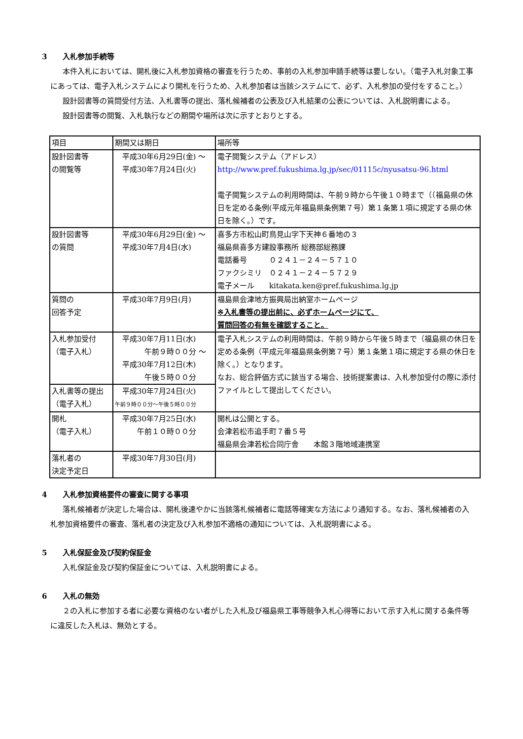3 入札参加手続等
本件入札においては、開札後に入札参加資格の審査を行うため、事前の入札参加申請手続等は要しない。（電子入札対象工事にあっては、電子入札システムにより開札を行うため、入札参加者は当該システムにて、必ず、入札参加の受付をすること。）
設計図書等の質問受付方法、入札書等の提出、落札候補者の公表及び入札結果の公表については、入札説明書による。
設計図書等の閲覧、入札執行などの期間や場所は次に示すとおりとする。
| 項目 | 期間又は期日 | 場所等 |
| 設計図書等 の閲覧等 | 平成30年6月29日(金) ～ 平成30年7月24日(火) | 電子閲覧システム（アドレス） http://www.pref.fukushima.lg.jp/sec/01115c/nyusatsu-96.html 電子閲覧システムの利用時間は、午前９時から午後１０時まで（（福島県の休日を定める条例(平成元年福島県条例第７号）第１条第１項に規定する県の休日を除く。）です。 |
| 設計図書等 の質問 | 平成30年6月29日(金) ～ 平成30年7月4日(水) | 喜多方市松山町鳥見山字下天神６番地の３ 福島県喜多方建設事務所 総務部総務課 電話番号 ０２４１－２４－５７１０ ファクシミリ ０２４１－２４－５７２９ 電子メール kitakata.ken@pref.fukushima.lg.jp |
| 質問の 回答予定 | 平成30年7月9日(月) | 福島県会津地方振興局出納室ホームページ ※入札書等の提出前に、必ずホームページにて、 質問回答の有無を確認すること。 |
| 入札参加受付 （電子入札） | 平成30年7月11日(水) 午前９時００分 ～ 平成30年7月12日(木) 午後５時００分 | 電子入札システムの利用時間は、午前９時から午後５時まで（福島県の休日を定める条例（平成元年福島県条例第７号）第１条第１項に規定する県の休日を除く。）となります。 なお、総合評価方式に該当する場合、技術提案書は、入札参加受付の際に添付ファイルとして提出してください。 |
| 入札書等の提出 （電子入札） | 平成30年7月24日(火) 午前９時００分～午後５時００分 | |
| 開札 （電子入札） | 平成30年7月25日(水) 午前１０時００分 | 開札は公開とする。 会津若松市追手町７番５号 福島県会津若松合同庁舎 本館３階地域連携室 |
| 落札者の 決定予定日 | 平成30年7月30日(月) | |
4 入札参加資格要件の審査に関する事項
落札候補者が決定した場合は、開札後速やかに当該落札候補者に電話等確実な方法により通知する。なお、落札候補者の入札参加資格要件の審査、落札者の決定及び入札参加不適格の通知については、入札説明書による。
5 入札保証金及び契約保証金
入札保証金及び契約保証金については、入札説明書による。
6 入札の無効
２の入札に参加する者に必要な資格のない者がした入札及び福島県工事等競争入札心得等において示す入札に関する条件等に違反した入札は、無効とする。